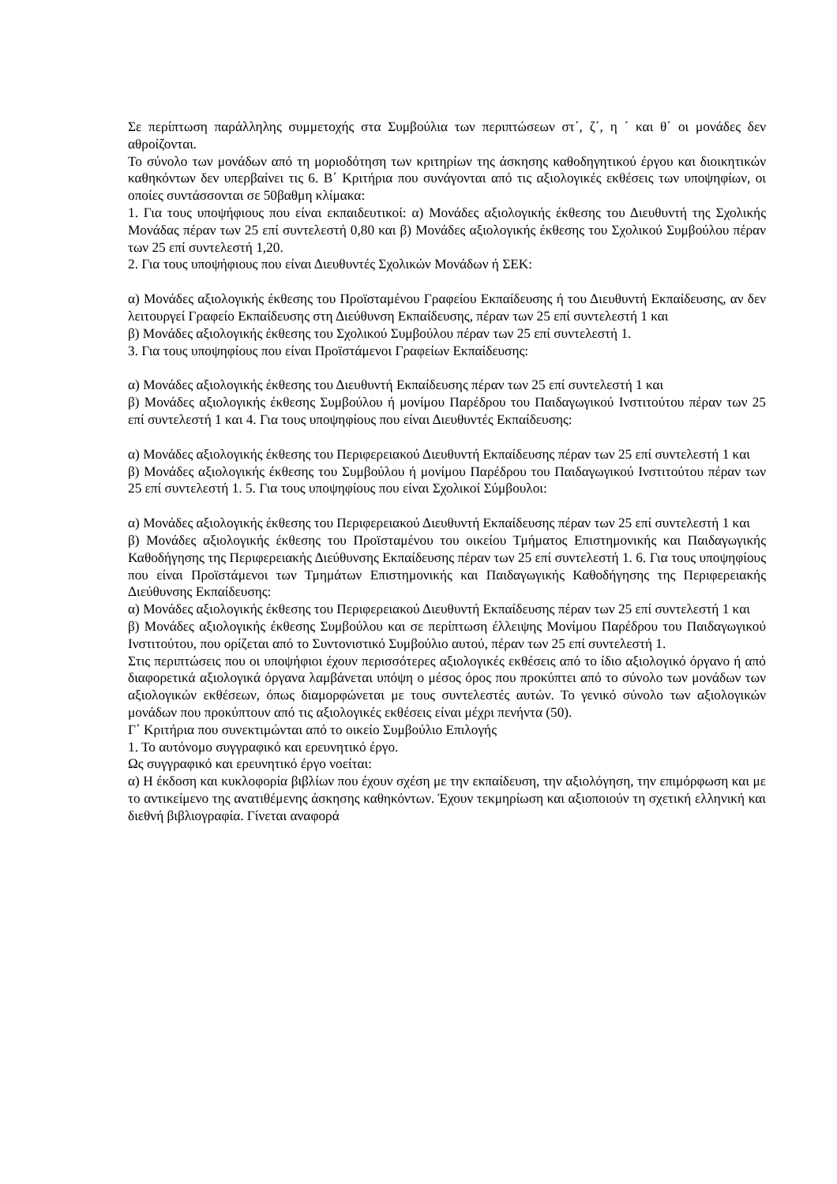Σε περίπτωση παράλληλης συμμετοχής στα Συμβούλια των περιπτώσεων στ΄, ζ΄, η ΄ και θ΄ οι μονάδες δεν αθροίζονται.
Το σύνολο των μονάδων από τη μοριοδότηση των κριτηρίων της άσκησης καθοδηγητικού έργου και διοικητικών καθηκόντων δεν υπερβαίνει τις 6. Β΄ Κριτήρια που συνάγονται από τις αξιολογικές εκθέσεις των υποψηφίων, οι οποίες συντάσσονται σε 50βαθμη κλίμακα:
1. Για τους υποψήφιους που είναι εκπαιδευτικοί: α) Μονάδες αξιολογικής έκθεσης του Διευθυντή της Σχολικής Μονάδας πέραν των 25 επί συντελεστή 0,80 και β) Μονάδες αξιολογικής έκθεσης του Σχολικού Συμβούλου πέραν των 25 επί συντελεστή 1,20.
2. Για τους υποψήφιους που είναι Διευθυντές Σχολικών Μονάδων ή ΣΕΚ:
α) Μονάδες αξιολογικής έκθεσης του Προϊσταμένου Γραφείου Εκπαίδευσης ή του Διευθυντή Εκπαίδευσης, αν δεν λειτουργεί Γραφείο Εκπαίδευσης στη Διεύθυνση Εκπαίδευσης, πέραν των 25 επί συντελεστή 1 και
β) Μονάδες αξιολογικής έκθεσης του Σχολικού Συμβούλου πέραν των 25 επί συντελεστή 1.
3. Για τους υποψηφίους που είναι Προϊστάμενοι Γραφείων Εκπαίδευσης:
α) Μονάδες αξιολογικής έκθεσης του Διευθυντή Εκπαίδευσης πέραν των 25 επί συντελεστή 1 και
β) Μονάδες αξιολογικής έκθεσης Συμβούλου ή μονίμου Παρέδρου του Παιδαγωγικού Ινστιτούτου πέραν των 25 επί συντελεστή 1 και 4. Για τους υποψηφίους που είναι Διευθυντές Εκπαίδευσης:
α) Μονάδες αξιολογικής έκθεσης του Περιφερειακού Διευθυντή Εκπαίδευσης πέραν των 25 επί συντελεστή 1 και
β) Μονάδες αξιολογικής έκθεσης του Συμβούλου ή μονίμου Παρέδρου του Παιδαγωγικού Ινστιτούτου πέραν των 25 επί συντελεστή 1. 5. Για τους υποψηφίους που είναι Σχολικοί Σύμβουλοι:
α) Μονάδες αξιολογικής έκθεσης του Περιφερειακού Διευθυντή Εκπαίδευσης πέραν των 25 επί συντελεστή 1 και
β) Μονάδες αξιολογικής έκθεσης του Προϊσταμένου του οικείου Τμήματος Επιστημονικής και Παιδαγωγικής Καθοδήγησης της Περιφερειακής Διεύθυνσης Εκπαίδευσης πέραν των 25 επί συντελεστή 1. 6. Για τους υποψηφίους που είναι Προϊστάμενοι των Τμημάτων Επιστημονικής και Παιδαγωγικής Καθοδήγησης της Περιφερειακής Διεύθυνσης Εκπαίδευσης:
α) Μονάδες αξιολογικής έκθεσης του Περιφερειακού Διευθυντή Εκπαίδευσης πέραν των 25 επί συντελεστή 1 και
β) Μονάδες αξιολογικής έκθεσης Συμβούλου και σε περίπτωση έλλειψης Μονίμου Παρέδρου του Παιδαγωγικού Ινστιτούτου, που ορίζεται από το Συντονιστικό Συμβούλιο αυτού, πέραν των 25 επί συντελεστή 1.
Στις περιπτώσεις που οι υποψήφιοι έχουν περισσότερες αξιολογικές εκθέσεις από το ίδιο αξιολογικό όργανο ή από διαφορετικά αξιολογικά όργανα λαμβάνεται υπόψη ο μέσος όρος που προκύπτει από το σύνολο των μονάδων των αξιολογικών εκθέσεων, όπως διαμορφώνεται με τους συντελεστές αυτών. Το γενικό σύνολο των αξιολογικών μονάδων που προκύπτουν από τις αξιολογικές εκθέσεις είναι μέχρι πενήντα (50).
Γ΄ Κριτήρια που συνεκτιμώνται από το οικείο Συμβούλιο Επιλογής
1. Το αυτόνομο συγγραφικό και ερευνητικό έργο.
Ως συγγραφικό και ερευνητικό έργο νοείται:
α) Η έκδοση και κυκλοφορία βιβλίων που έχουν σχέση με την εκπαίδευση, την αξιολόγηση, την επιμόρφωση και με το αντικείμενο της ανατιθέμενης άσκησης καθηκόντων. Έχουν τεκμηρίωση και αξιοποιούν τη σχετική ελληνική και διεθνή βιβλιογραφία. Γίνεται αναφορά